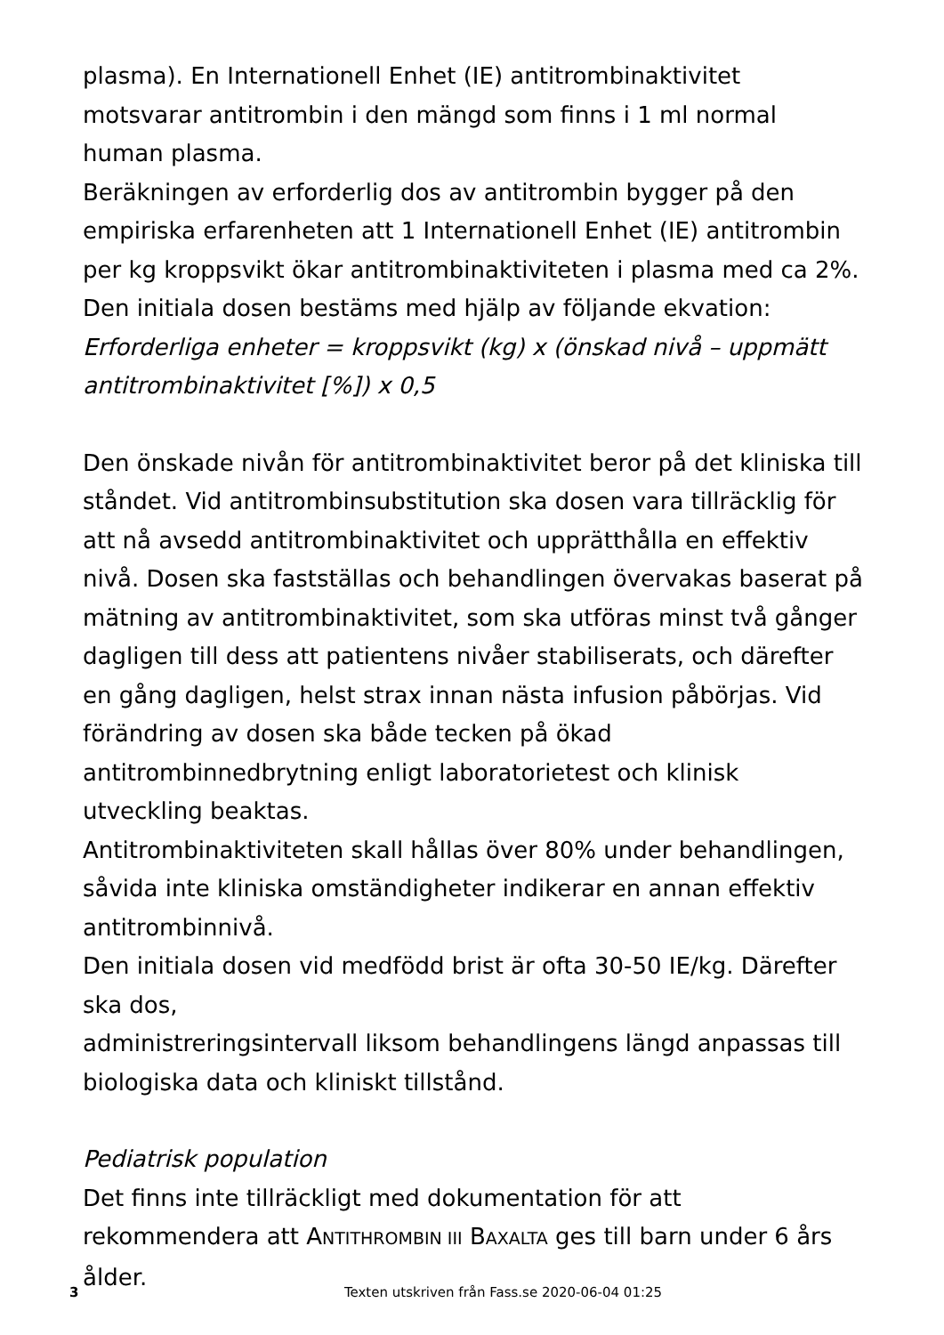plasma). En Internationell Enhet (IE) antitrombinaktivitet motsvarar antitrombin i den mängd som finns i 1 ml normal human plasma.
Beräkningen av erforderlig dos av antitrombin bygger på den empiriska erfarenheten att 1 Internationell Enhet (IE) antitrombin per kg kroppsvikt ökar antitrombinaktiviteten i plasma med ca 2%.
Den initiala dosen bestäms med hjälp av följande ekvation:
Erforderliga enheter = kroppsvikt (kg) x (önskad nivå – uppmätt antitrombinaktivitet [%]) x 0,5
Den önskade nivån för antitrombinaktivitet beror på det kliniska till ståndet. Vid antitrombinsubstitution ska dosen vara tillräcklig för att nå avsedd antitrombinaktivitet och upprätthålla en effektiv nivå. Dosen ska fastställas och behandlingen övervakas baserat på mätning av antitrombinaktivitet, som ska utföras minst två gånger dagligen till dess att patientens nivåer stabiliserats, och därefter en gång dagligen, helst strax innan nästa infusion påbörjas. Vid förändring av dosen ska både tecken på ökad antitrombinnedbrytning enligt laboratorietest och klinisk utveckling beaktas.
Antitrombinaktiviteten skall hållas över 80% under behandlingen, såvida inte kliniska omständigheter indikerar en annan effektiv antitrombinnivå.
Den initiala dosen vid medfödd brist är ofta 30-50 IE/kg. Därefter ska dos,
administreringsintervall liksom behandlingens längd anpassas till biologiska data och kliniskt tillstånd.
Pediatrisk population
Det finns inte tillräckligt med dokumentation för att rekommendera att ANTITHROMBIN III BAXALTA ges till barn under 6 års ålder.
3
Texten utskriven från Fass.se 2020-06-04 01:25